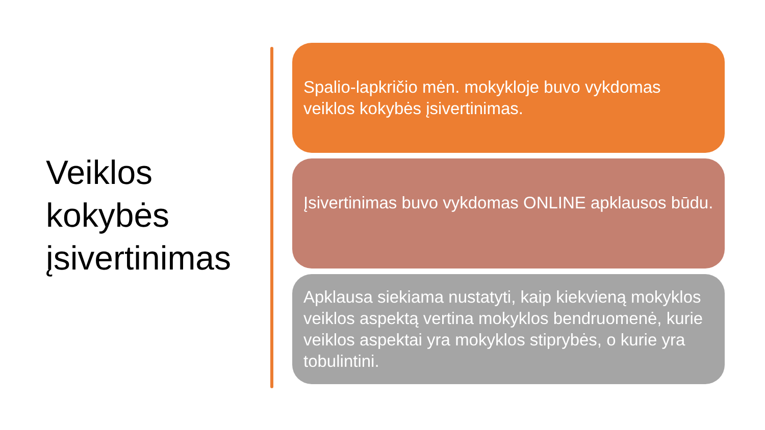Veiklos
kokybės
įsivertinimas
Spalio-lapkričio mėn. mokykloje buvo vykdomas veiklos kokybės įsivertinimas.
Įsivertinimas buvo vykdomas ONLINE apklausos būdu.
Apklausa siekiama nustatyti, kaip kiekvieną mokyklos veiklos aspektą vertina mokyklos bendruomenė, kurie veiklos aspektai yra mokyklos stiprybės, o kurie yra tobulintini.